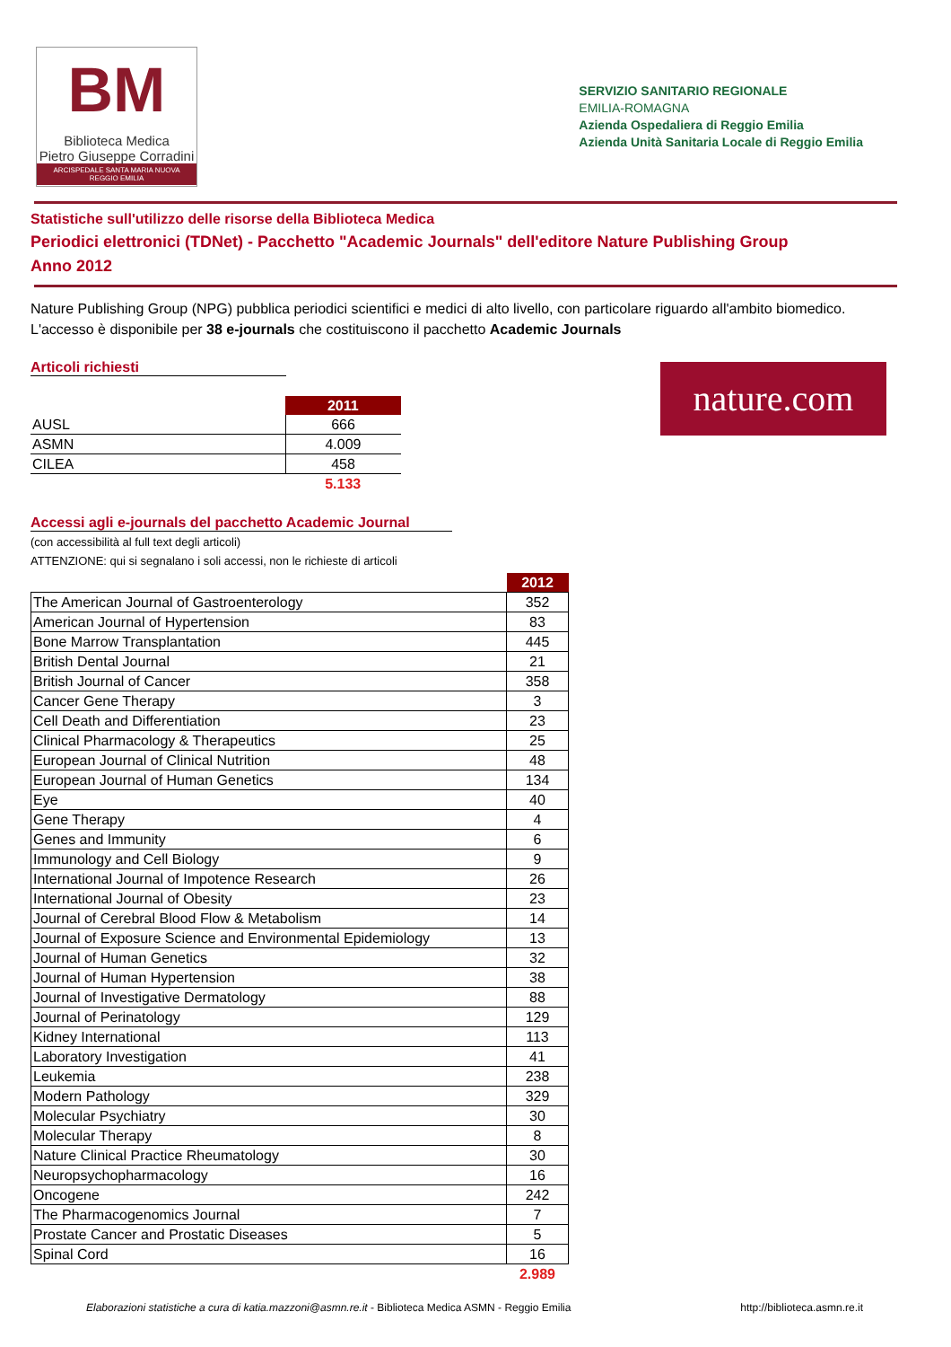BM
Biblioteca Medica
Pietro Giuseppe Corradini
ARCISPEDALE SANTA MARIA NUOVA
REGGIO EMILIA
SERVIZIO SANITARIO REGIONALE
EMILIA-ROMAGNA
Azienda Ospedaliera di Reggio Emilia
Azienda Unità Sanitaria Locale di Reggio Emilia
Statistiche sull'utilizzo delle risorse della Biblioteca Medica
Periodici elettronici (TDNet) - Pacchetto "Academic Journals" dell'editore Nature Publishing Group
Anno 2012
Nature Publishing Group (NPG) pubblica periodici scientifici e medici di alto livello, con particolare riguardo all'ambito biomedico. L'accesso è disponibile per 38 e-journals che costituiscono il pacchetto Academic Journals
Articoli richiesti
nature.com
| | 2011 |
| AUSL | 666 |
| ASMN | 4.009 |
| CILEA | 458 |
| | 5.133 |
Accessi agli e-journals del pacchetto Academic Journal
(con accessibilità al full text degli articoli)
ATTENZIONE: qui si segnalano i soli accessi, non le richieste di articoli
| | 2012 |
| The American Journal of Gastroenterology | 352 |
| American Journal of Hypertension | 83 |
| Bone Marrow Transplantation | 445 |
| British Dental Journal | 21 |
| British Journal of Cancer | 358 |
| Cancer Gene Therapy | 3 |
| Cell Death and Differentiation | 23 |
| Clinical Pharmacology & Therapeutics | 25 |
| European Journal of Clinical Nutrition | 48 |
| European Journal of Human Genetics | 134 |
| Eye | 40 |
| Gene Therapy | 4 |
| Genes and Immunity | 6 |
| Immunology and Cell Biology | 9 |
| International Journal of Impotence Research | 26 |
| International Journal of Obesity | 23 |
| Journal of Cerebral Blood Flow & Metabolism | 14 |
| Journal of Exposure Science and Environmental Epidemiology | 13 |
| Journal of Human Genetics | 32 |
| Journal of Human Hypertension | 38 |
| Journal of Investigative Dermatology | 88 |
| Journal of Perinatology | 129 |
| Kidney International | 113 |
| Laboratory Investigation | 41 |
| Leukemia | 238 |
| Modern Pathology | 329 |
| Molecular Psychiatry | 30 |
| Molecular Therapy | 8 |
| Nature Clinical Practice Rheumatology | 30 |
| Neuropsychopharmacology | 16 |
| Oncogene | 242 |
| The Pharmacogenomics Journal | 7 |
| Prostate Cancer and Prostatic Diseases | 5 |
| Spinal Cord | 16 |
| | 2.989 |
Elaborazioni statistiche a cura di katia.mazzoni@asmn.re.it - Biblioteca Medica ASMN - Reggio Emilia http://biblioteca.asmn.re.it